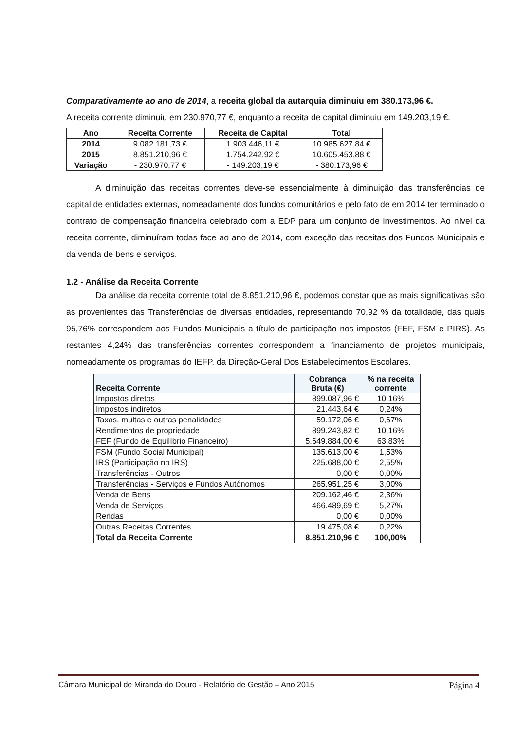Comparativamente ao ano de 2014, a receita global da autarquia diminuiu em 380.173,96 €.
A receita corrente diminuiu em 230.970,77 €, enquanto a receita de capital diminuiu em 149.203,19 €.
| Ano | Receita Corrente | Receita de Capital | Total |
| --- | --- | --- | --- |
| 2014 | 9.082.181,73 € | 1.903.446,11 € | 10.985.627,84 € |
| 2015 | 8.851.210,96 € | 1.754.242,92 € | 10.605.453,88 € |
| Variação | - 230.970,77 € | - 149.203,19 € | - 380.173,96 € |
A diminuição das receitas correntes deve-se essencialmente à diminuição das transferências de capital de entidades externas, nomeadamente dos fundos comunitários e pelo fato de em 2014 ter terminado o contrato de compensação financeira celebrado com a EDP para um conjunto de investimentos. Ao nível da receita corrente, diminuíram todas face ao ano de 2014, com exceção das receitas dos Fundos Municipais e da venda de bens e serviços.
1.2 - Análise da Receita Corrente
Da análise da receita corrente total de 8.851.210,96 €, podemos constar que as mais significativas são as provenientes das Transferências de diversas entidades, representando 70,92 % da totalidade, das quais 95,76% correspondem aos Fundos Municipais a título de participação nos impostos (FEF, FSM e PIRS). As restantes 4,24% das transferências correntes correspondem a financiamento de projetos municipais, nomeadamente os programas do IEFP, da Direção-Geral Dos Estabelecimentos Escolares.
| Receita Corrente | Cobrança Bruta (€) | % na receita corrente |
| --- | --- | --- |
| Impostos diretos | 899.087,96 € | 10,16% |
| Impostos indiretos | 21.443,64 € | 0,24% |
| Taxas, multas e outras penalidades | 59.172,06 € | 0,67% |
| Rendimentos de propriedade | 899.243,82 € | 10,16% |
| FEF (Fundo de Equilíbrio Financeiro) | 5.649.884,00 € | 63,83% |
| FSM (Fundo Social Municipal) | 135.613,00 € | 1,53% |
| IRS (Participação no IRS) | 225.688,00 € | 2,55% |
| Transferências - Outros | 0,00 € | 0,00% |
| Transferências - Serviços e Fundos Autónomos | 265.951,25 € | 3,00% |
| Venda de Bens | 209.162,46 € | 2,36% |
| Venda de Serviços | 466.489,69 € | 5,27% |
| Rendas | 0,00 € | 0,00% |
| Outras Receitas Correntes | 19.475,08 € | 0,22% |
| Total da Receita Corrente | 8.851.210,96 € | 100,00% |
Câmara Municipal de Miranda do Douro - Relatório de Gestão – Ano 2015 Página 4